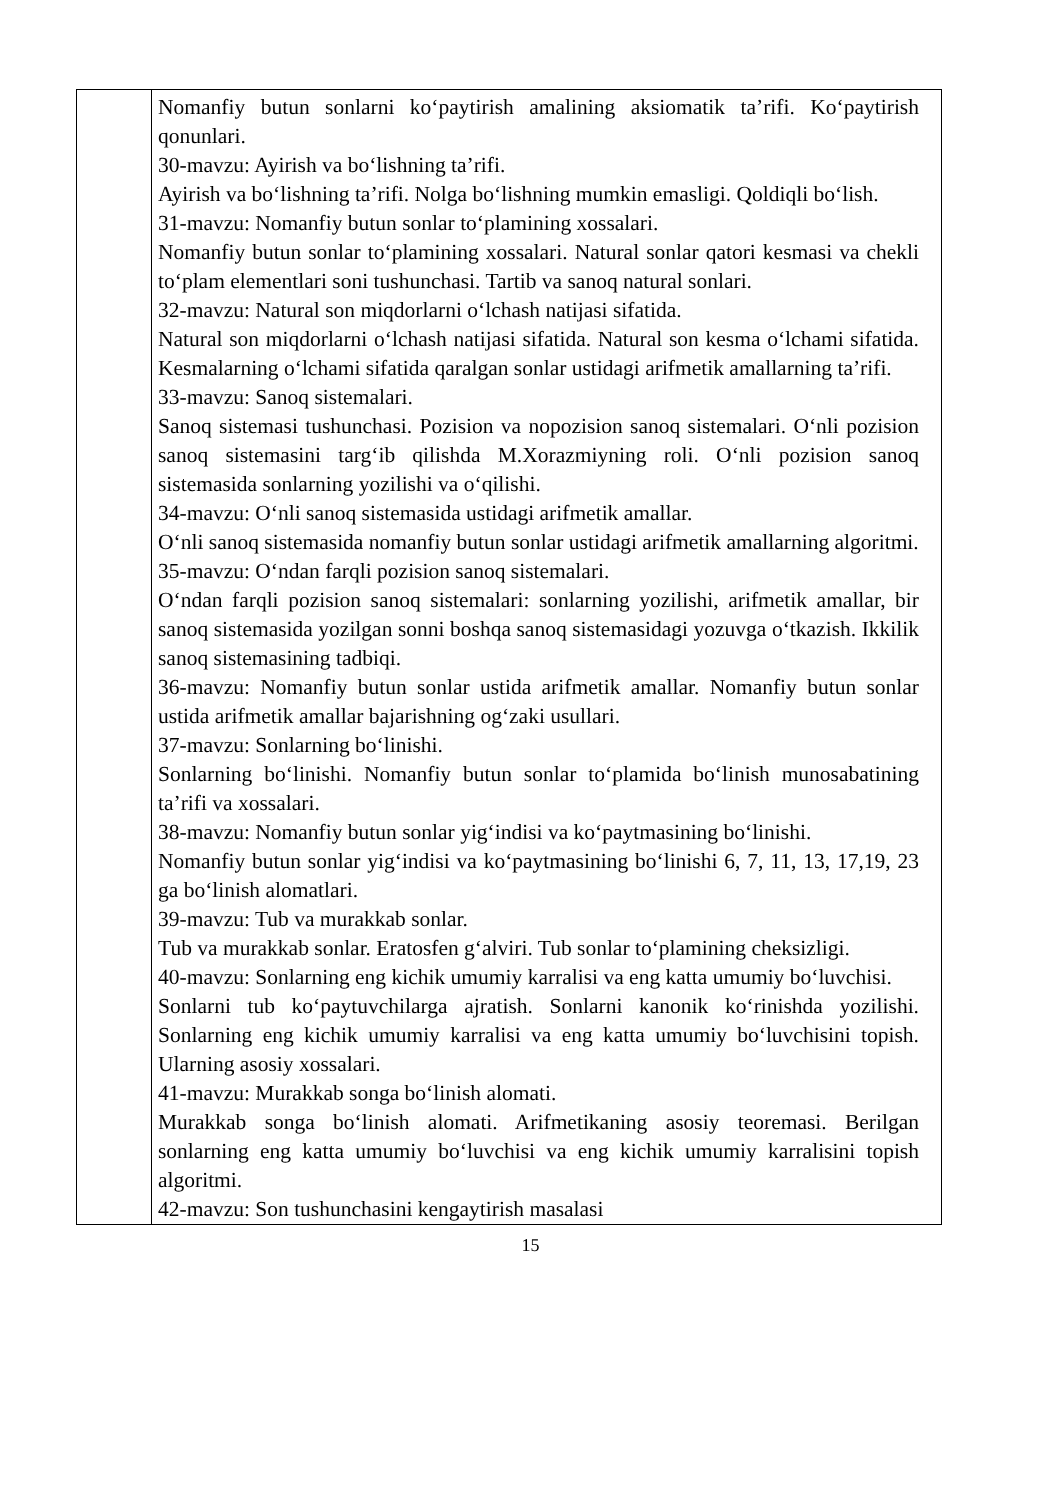| | Nomanfiy butun sonlarni ko‘paytirish amalining aksiomatik ta’rifi. Ko‘paytirish qonunlari. 30-mavzu: Ayirish va bo‘lishning ta’rifi. Ayirish va bo‘lishning ta’rifi. Nolga bo‘lishning mumkin emasligi. Qoldiqli bo‘lish. 31-mavzu: Nomanfiy butun sonlar to‘plamining xossalari. Nomanfiy butun sonlar to‘plamining xossalari. Natural sonlar qatori kesmasi va chekli to‘plam elementlari soni tushunchasi. Tartib va sanoq natural sonlari. 32-mavzu: Natural son miqdorlarni o‘lchash natijasi sifatida. Natural son miqdorlarni o‘lchash natijasi sifatida. Natural son kesma o‘lchami sifatida. Kesmalarning o‘lchami sifatida qaralgan sonlar ustidagi arifmetik amallarning ta’rifi. 33-mavzu: Sanoq sistemalari. Sanoq sistemasi tushunchasi. Pozision va nopozision sanoq sistemalari. O‘nli pozision sanoq sistemasini targ‘ib qilishda M.Xorazmiyning roli. O‘nli pozision sanoq sistemasida sonlarning yozilishi va o‘qilishi. 34-mavzu: O‘nli sanoq sistemasida ustidagi arifmetik amallar. O‘nli sanoq sistemasida nomanfiy butun sonlar ustidagi arifmetik amallarning algoritmi. 35-mavzu: O‘ndan farqli pozision sanoq sistemalari. O‘ndan farqli pozision sanoq sistemalari: sonlarning yozilishi, arifmetik amallar, bir sanoq sistemasida yozilgan sonni boshqa sanoq sistemasidagi yozuvga o‘tkazish. Ikkilik sanoq sistemasining tadbiqi. 36-mavzu: Nomanfiy butun sonlar ustida arifmetik amallar. Nomanfiy butun sonlar ustida arifmetik amallar bajarishning og‘zaki usullari. 37-mavzu: Sonlarning bo‘linishi. Sonlarning bo‘linishi. Nomanfiy butun sonlar to‘plamida bo‘linish munosabatining ta’rifi va xossalari. 38-mavzu: Nomanfiy butun sonlar yig‘indisi va ko‘paytmasining bo‘linishi. Nomanfiy butun sonlar yig‘indisi va ko‘paytmasining bo‘linishi 6, 7, 11, 13, 17,19, 23 ga bo‘linish alomatlari. 39-mavzu: Tub va murakkab sonlar. Tub va murakkab sonlar. Eratosfen g‘alviri. Tub sonlar to‘plamining cheksizligi. 40-mavzu: Sonlarning eng kichik umumiy karralisi va eng katta umumiy bo‘luvchisi. Sonlarni tub ko‘paytuvchilarga ajratish. Sonlarni kanonik ko‘rinishda yozilishi. Sonlarning eng kichik umumiy karralisi va eng katta umumiy bo‘luvchisini topish. Ularning asosiy xossalari. 41-mavzu: Murakkab songa bo‘linish alomati. Murakkab songa bo‘linish alomati. Arifmetikaning asosiy teoremasi. Berilgan sonlarning eng katta umumiy bo‘luvchisi va eng kichik umumiy karralisini topish algoritmi. 42-mavzu: Son tushunchasini kengaytirish masalasi |
15